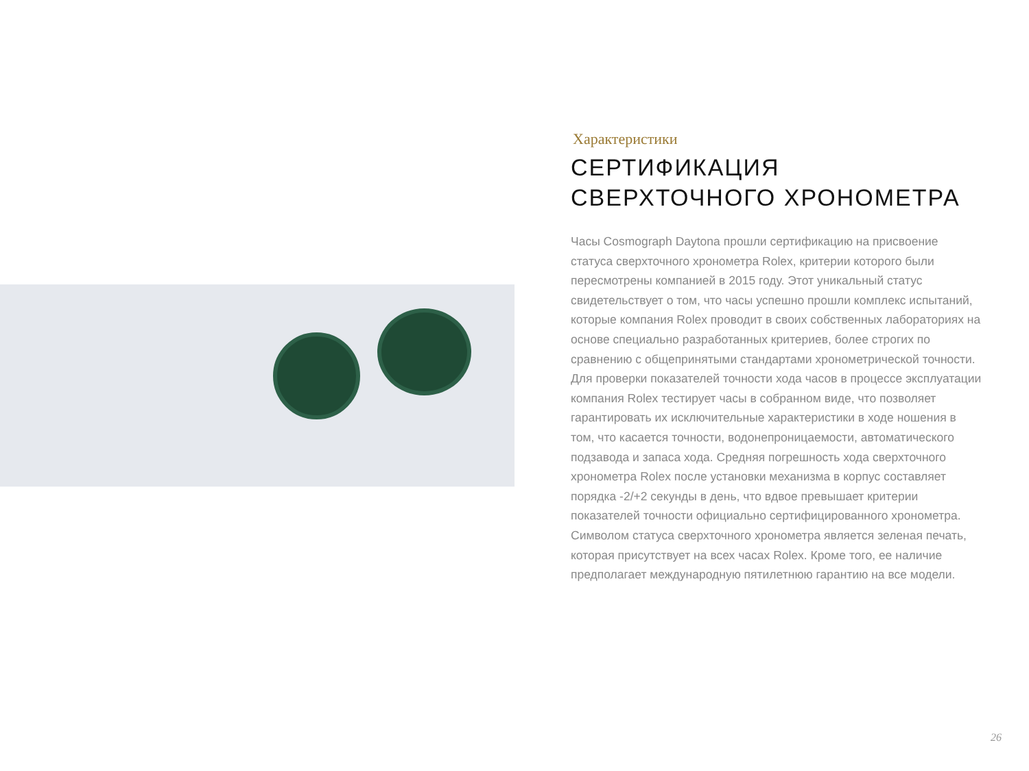Характеристики
СЕРТИФИКАЦИЯ
СВЕРХТОЧНОГО ХРОНОМЕТРА
Часы Cosmograph Daytona прошли сертификацию на присвоение статуса сверхточного хронометра Rolex, критерии которого были пересмотрены компанией в 2015 году. Этот уникальный статус свидетельствует о том, что часы успешно прошли комплекс испытаний, которые компания Rolex проводит в своих собственных лабораториях на основе специально разработанных критериев, более строгих по сравнению с общепринятыми стандартами хронометрической точности. Для проверки показателей точности хода часов в процессе эксплуатации компания Rolex тестирует часы в собранном виде, что позволяет гарантировать их исключительные характеристики в ходе ношения в том, что касается точности, водонепроницаемости, автоматического подзавода и запаса хода. Средняя погрешность хода сверхточного хронометра Rolex после установки механизма в корпус составляет порядка -2/+2 секунды в день, что вдвое превышает критерии показателей точности официально сертифицированного хронометра. Символом статуса сверхточного хронометра является зеленая печать, которая присутствует на всех часах Rolex. Кроме того, ее наличие предполагает международную пятилетнюю гарантию на все модели.
26